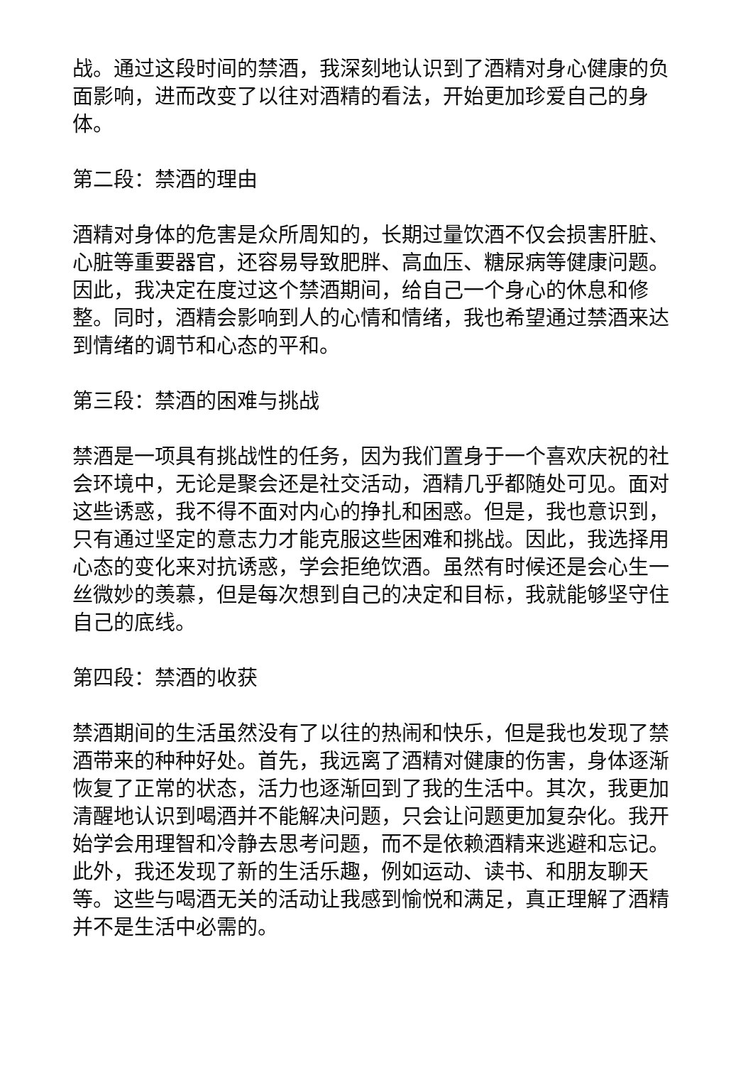战。通过这段时间的禁酒，我深刻地认识到了酒精对身心健康的负面影响，进而改变了以往对酒精的看法，开始更加珍爱自己的身体。
第二段：禁酒的理由
酒精对身体的危害是众所周知的，长期过量饮酒不仅会损害肝脏、心脏等重要器官，还容易导致肥胖、高血压、糖尿病等健康问题。因此，我决定在度过这个禁酒期间，给自己一个身心的休息和修整。同时，酒精会影响到人的心情和情绪，我也希望通过禁酒来达到情绪的调节和心态的平和。
第三段：禁酒的困难与挑战
禁酒是一项具有挑战性的任务，因为我们置身于一个喜欢庆祝的社会环境中，无论是聚会还是社交活动，酒精几乎都随处可见。面对这些诱惑，我不得不面对内心的挣扎和困惑。但是，我也意识到，只有通过坚定的意志力才能克服这些困难和挑战。因此，我选择用心态的变化来对抗诱惑，学会拒绝饮酒。虽然有时候还是会心生一丝微妙的羡慕，但是每次想到自己的决定和目标，我就能够坚守住自己的底线。
第四段：禁酒的收获
禁酒期间的生活虽然没有了以往的热闹和快乐，但是我也发现了禁酒带来的种种好处。首先，我远离了酒精对健康的伤害，身体逐渐恢复了正常的状态，活力也逐渐回到了我的生活中。其次，我更加清醒地认识到喝酒并不能解决问题，只会让问题更加复杂化。我开始学会用理智和冷静去思考问题，而不是依赖酒精来逃避和忘记。此外，我还发现了新的生活乐趣，例如运动、读书、和朋友聊天等。这些与喝酒无关的活动让我感到愉悦和满足，真正理解了酒精并不是生活中必需的。